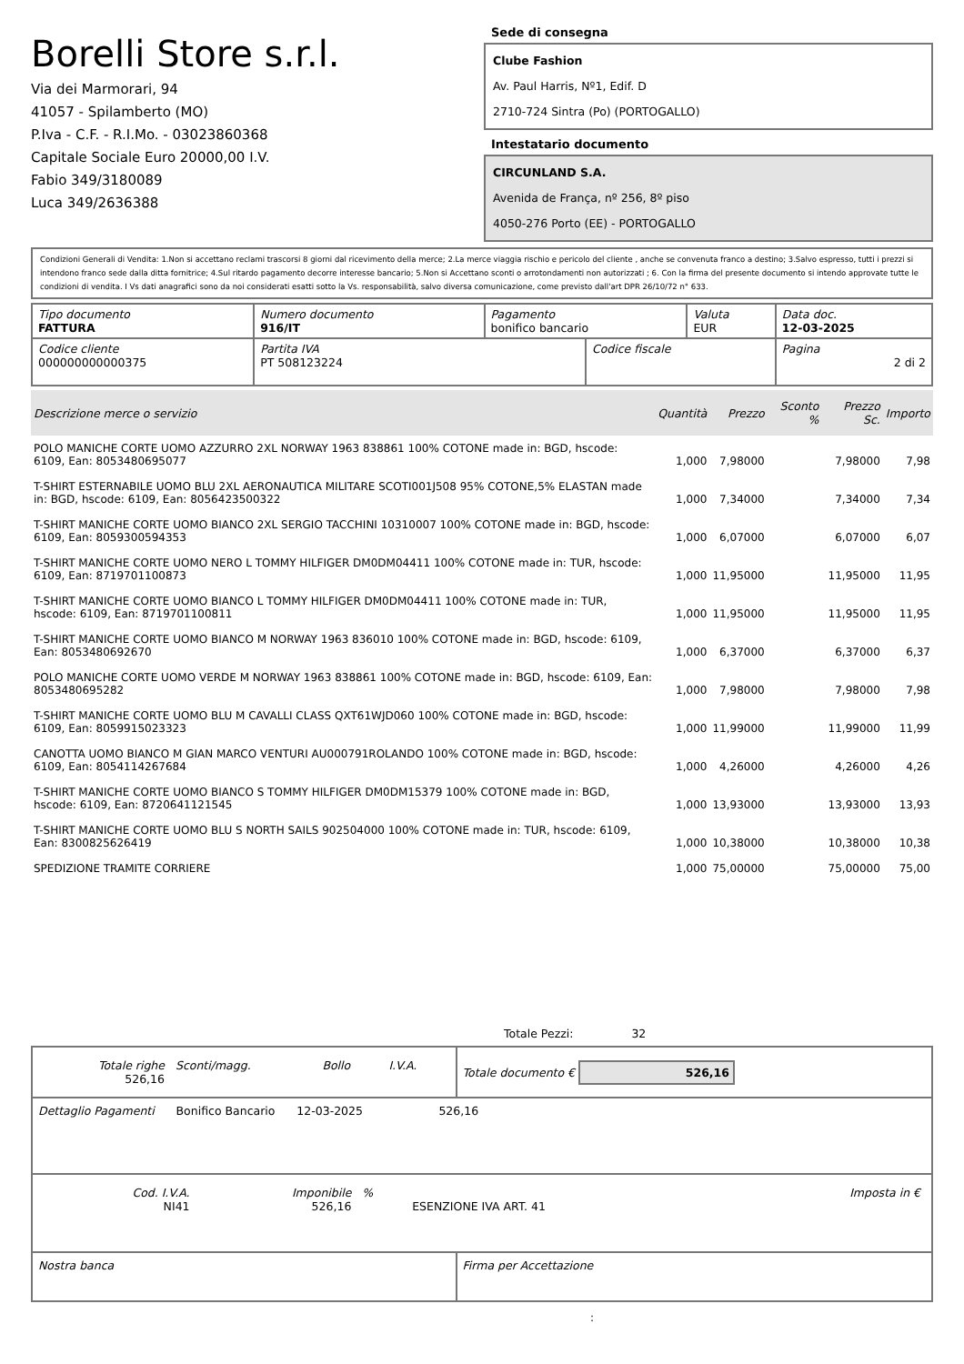Borelli Store s.r.l.
Via dei Marmorari, 94
41057 - Spilamberto (MO)
P.Iva - C.F. - R.I.Mo. - 03023860368
Capitale Sociale Euro 20000,00 I.V.
Fabio 349/3180089
Luca 349/2636388
Sede di consegna
Clube Fashion
Av. Paul Harris, Nº1, Edif. D
2710-724 Sintra (Po) (PORTOGALLO)
Intestatario documento
CIRCUNLAND S.A.
Avenida de França, nº 256, 8º piso
4050-276 Porto (EE) - PORTOGALLO
Condizioni Generali di Vendita: 1.Non si accettano reclami trascorsi 8 giorni dal ricevimento della merce; 2.La merce viaggia rischio e pericolo del cliente , anche se convenuta franco a destino; 3.Salvo espresso, tutti i prezzi si intendono franco sede dalla ditta fornitrice; 4.Sul ritardo pagamento decorre interesse bancario; 5.Non si Accettano sconti o arrotondamenti non autorizzati ; 6. Con la firma del presente documento si intendo approvate tutte le condizioni di vendita. I Vs dati anagrafici sono da noi considerati esatti sotto la Vs. responsabilità, salvo diversa comunicazione, come previsto dall'art DPR 26/10/72 n° 633.
| Tipo documento FATTURA | Numero documento 916/IT | Pagamento bonifico bancario | | Valuta EUR | Data doc. 12-03-2025 |
| Codice cliente 000000000000375 | Partita IVA PT 508123224 | | Codice fiscale | | Pagina 2 di 2 |
| Descrizione merce o servizio | Quantità | Prezzo | Sconto % | Prezzo Sc. | Importo |
| --- | --- | --- | --- | --- | --- |
| POLO MANICHE CORTE UOMO AZZURRO 2XL NORWAY 1963 838861 100% COTONE made in: BGD, hscode: 6109, Ean: 8053480695077 | 1,000 | 7,98000 | | 7,98000 | 7,98 |
| T-SHIRT ESTERNABILE UOMO BLU 2XL AERONAUTICA MILITARE SCOTI001J508 95% COTONE,5% ELASTAN made in: BGD, hscode: 6109, Ean: 8056423500322 | 1,000 | 7,34000 | | 7,34000 | 7,34 |
| T-SHIRT MANICHE CORTE UOMO BIANCO 2XL SERGIO TACCHINI 10310007 100% COTONE made in: BGD, hscode: 6109, Ean: 8059300594353 | 1,000 | 6,07000 | | 6,07000 | 6,07 |
| T-SHIRT MANICHE CORTE UOMO NERO L TOMMY HILFIGER DM0DM04411 100% COTONE made in: TUR, hscode: 6109, Ean: 8719701100873 | 1,000 | 11,95000 | | 11,95000 | 11,95 |
| T-SHIRT MANICHE CORTE UOMO BIANCO L TOMMY HILFIGER DM0DM04411 100% COTONE made in: TUR, hscode: 6109, Ean: 8719701100811 | 1,000 | 11,95000 | | 11,95000 | 11,95 |
| T-SHIRT MANICHE CORTE UOMO BIANCO M NORWAY 1963 836010 100% COTONE made in: BGD, hscode: 6109, Ean: 8053480692670 | 1,000 | 6,37000 | | 6,37000 | 6,37 |
| POLO MANICHE CORTE UOMO VERDE M NORWAY 1963 838861 100% COTONE made in: BGD, hscode: 6109, Ean: 8053480695282 | 1,000 | 7,98000 | | 7,98000 | 7,98 |
| T-SHIRT MANICHE CORTE UOMO BLU M CAVALLI CLASS QXT61WJD060 100% COTONE made in: BGD, hscode: 6109, Ean: 8059915023323 | 1,000 | 11,99000 | | 11,99000 | 11,99 |
| CANOTTA UOMO BIANCO M GIAN MARCO VENTURI AU000791ROLANDO 100% COTONE made in: BGD, hscode: 6109, Ean: 8054114267684 | 1,000 | 4,26000 | | 4,26000 | 4,26 |
| T-SHIRT MANICHE CORTE UOMO BIANCO S TOMMY HILFIGER DM0DM15379 100% COTONE made in: BGD, hscode: 6109, Ean: 8720641121545 | 1,000 | 13,93000 | | 13,93000 | 13,93 |
| T-SHIRT MANICHE CORTE UOMO BLU S NORTH SAILS 902504000 100% COTONE made in: TUR, hscode: 6109, Ean: 8300825626419 | 1,000 | 10,38000 | | 10,38000 | 10,38 |
| SPEDIZIONE TRAMITE CORRIERE | 1,000 | 75,00000 | | 75,00000 | 75,00 |
Totale Pezzi: 32
| / Totale righe 526,16 / Sconti/magg. / Bollo / I.V.A. / | Totale documento € 526,16 |
| Dettaglio Pagamenti Bonifico Bancario 12-03-2025 526,16 | |
| / Cod. I.V.A. NI41 / Imponibile 526,16 / % / ESENZIONE IVA ART. 41 / Imposta in € / | |
| Nostra banca | Firma per Accettazione |
: